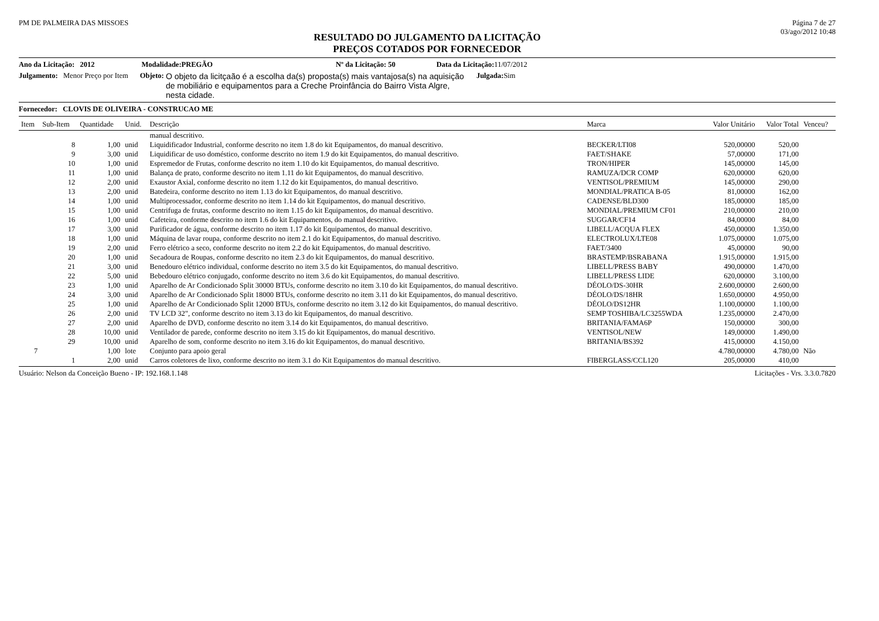PM DE PALMEIRA DAS MISSOES Página 7 de 27
03/ago/2012 10:48
RESULTADO DO JULGAMENTO DA LICITAÇÃO
PREÇOS COTADOS POR FORNECEDOR
Ano da Licitação: 2012 Modalidade:PREGÃO Nº da Licitação: 50 Data da Licitação: 11/07/2012
Julgamento: Menor Preço por Item Objeto: O objeto da licitçaão é a escolha da(s) proposta(s) mais vantajosa(s) na aquisição de mobiliário e equipamentos para a Creche Proinfância do Bairro Vista Algre, nesta cidade. Julgada: Sim
Fornecedor: CLOVIS DE OLIVEIRA - CONSTRUCAO ME
| Item | Sub-Item | Quantidade | Unid. | Descrição | Marca | Valor Unitário | Valor Total | Venceu? |
| --- | --- | --- | --- | --- | --- | --- | --- | --- |
| | | | | manual descritivo. | | | | |
| | 8 | 1,00 | unid | Liquidificador Industrial, conforme descrito no item 1.8 do kit Equipamentos, do manual descritivo. | BECKER/LTI08 | 520,00000 | 520,00 | |
| | 9 | 3,00 | unid | Liquidificar de uso doméstico, conforme descrito no item 1.9 do kit Equipamentos, do manual descritivo. | FAET/SHAKE | 57,00000 | 171,00 | |
| | 10 | 1,00 | unid | Espremedor de Frutas, conforme descrito no item 1.10 do kit Equipamentos, do manual descritivo. | TRON/HIPER | 145,00000 | 145,00 | |
| | 11 | 1,00 | unid | Balança de prato, conforme descrito no item 1.11 do kit Equipamentos, do manual descritivo. | RAMUZA/DCR COMP | 620,00000 | 620,00 | |
| | 12 | 2,00 | unid | Exaustor Axial, conforme descrito no item 1.12 do kit Equipamentos, do manual descritivo. | VENTISOL/PREMIUM | 145,00000 | 290,00 | |
| | 13 | 2,00 | unid | Batedeira, conforme descrito no item 1.13 do kit Equipamentos, do manual descritivo. | MONDIAL/PRATICA B-05 | 81,00000 | 162,00 | |
| | 14 | 1,00 | unid | Multiprocessador, conforme descrito no item 1.14 do kit Equipamentos, do manual descritivo. | CADENSE/BLD300 | 185,00000 | 185,00 | |
| | 15 | 1,00 | unid | Centrifuga de frutas, conforme descrito no item 1.15 do kit Equipamentos, do manual descritivo. | MONDIAL/PREMIUM CF01 | 210,00000 | 210,00 | |
| | 16 | 1,00 | unid | Cafeteira, conforme descrito no item 1.6 do kit Equipamentos, do manual descritivo. | SUGGAR/CF14 | 84,00000 | 84,00 | |
| | 17 | 3,00 | unid | Purificador de água, conforme descrito no item 1.17 do kit Equipamentos, do manual descritivo. | LIBELL/ACQUA FLEX | 450,00000 | 1.350,00 | |
| | 18 | 1,00 | unid | Máquina de lavar roupa, conforme descrito no item 2.1 do kit Equipamentos, do manual descritivo. | ELECTROLUX/LTE08 | 1.075,00000 | 1.075,00 | |
| | 19 | 2,00 | unid | Ferro elétrico a seco, conforme descrito no item 2.2 do kit Equipamentos, do manual descritivo. | FAET/3400 | 45,00000 | 90,00 | |
| | 20 | 1,00 | unid | Secadoura de Roupas, conforme descrito no item 2.3 do kit Equipamentos, do manual descritivo. | BRASTEMP/BSRABANA | 1.915,00000 | 1.915,00 | |
| | 21 | 3,00 | unid | Benedouro elétrico individual, conforme descrito no item 3.5 do kit Equipamentos, do manual descritivo. | LIBELL/PRESS BABY | 490,00000 | 1.470,00 | |
| | 22 | 5,00 | unid | Bebedouro elétrico conjugado, conforme descrito no item 3.6 do kit Equipamentos, do manual descritivo. | LIBELL/PRESS LIDE | 620,00000 | 3.100,00 | |
| | 23 | 1,00 | unid | Aparelho de Ar Condicionado Split 30000 BTUs, conforme descrito no item 3.10 do kit Equipamentos, do manual descritivo. | DÉOLO/DS-30HR | 2.600,00000 | 2.600,00 | |
| | 24 | 3,00 | unid | Aparelho de Ar Condicionado Split 18000 BTUs, conforme descrito no item 3.11 do kit Equipamentos, do manual descritivo. | DÉOLO/DS/18HR | 1.650,00000 | 4.950,00 | |
| | 25 | 1,00 | unid | Aparelho de Ar Condicionado Split 12000 BTUs, conforme descrito no item 3.12 do kit Equipamentos, do manual descritivo. | DÉOLO/DS12HR | 1.100,00000 | 1.100,00 | |
| | 26 | 2,00 | unid | TV LCD 32", conforme descrito no item 3.13 do kit Equipamentos, do manual descritivo. | SEMP TOSHIBA/LC3255WDA | 1.235,00000 | 2.470,00 | |
| | 27 | 2,00 | unid | Aparelho de DVD, conforme descrito no item 3.14 do kit Equipamentos, do manual descritivo. | BRITANIA/FAMA6P | 150,00000 | 300,00 | |
| | 28 | 10,00 | unid | Ventilador de parede, conforme descrito no item 3.15 do kit Equipamentos, do manual descritivo. | VENTISOL/NEW | 149,00000 | 1.490,00 | |
| | 29 | 10,00 | unid | Aparelho de som, conforme descrito no item 3.16 do kit Equipamentos, do manual descritivo. | BRITANIA/BS392 | 415,00000 | 4.150,00 | |
| 7 | | 1,00 | lote | Conjunto para apoio geral | | 4.780,00000 | 4.780,00 | Não |
| | 1 | 2,00 | unid | Carros coletores de lixo, conforme descrito no item 3.1 do Kit Equipamentos do manual descritivo. | FIBERGLASS/CCL120 | 205,00000 | 410,00 | |
Usuário: Nelson da Conceição Bueno - IP: 192.168.1.148 Licitações - Vrs. 3.3.0.7820